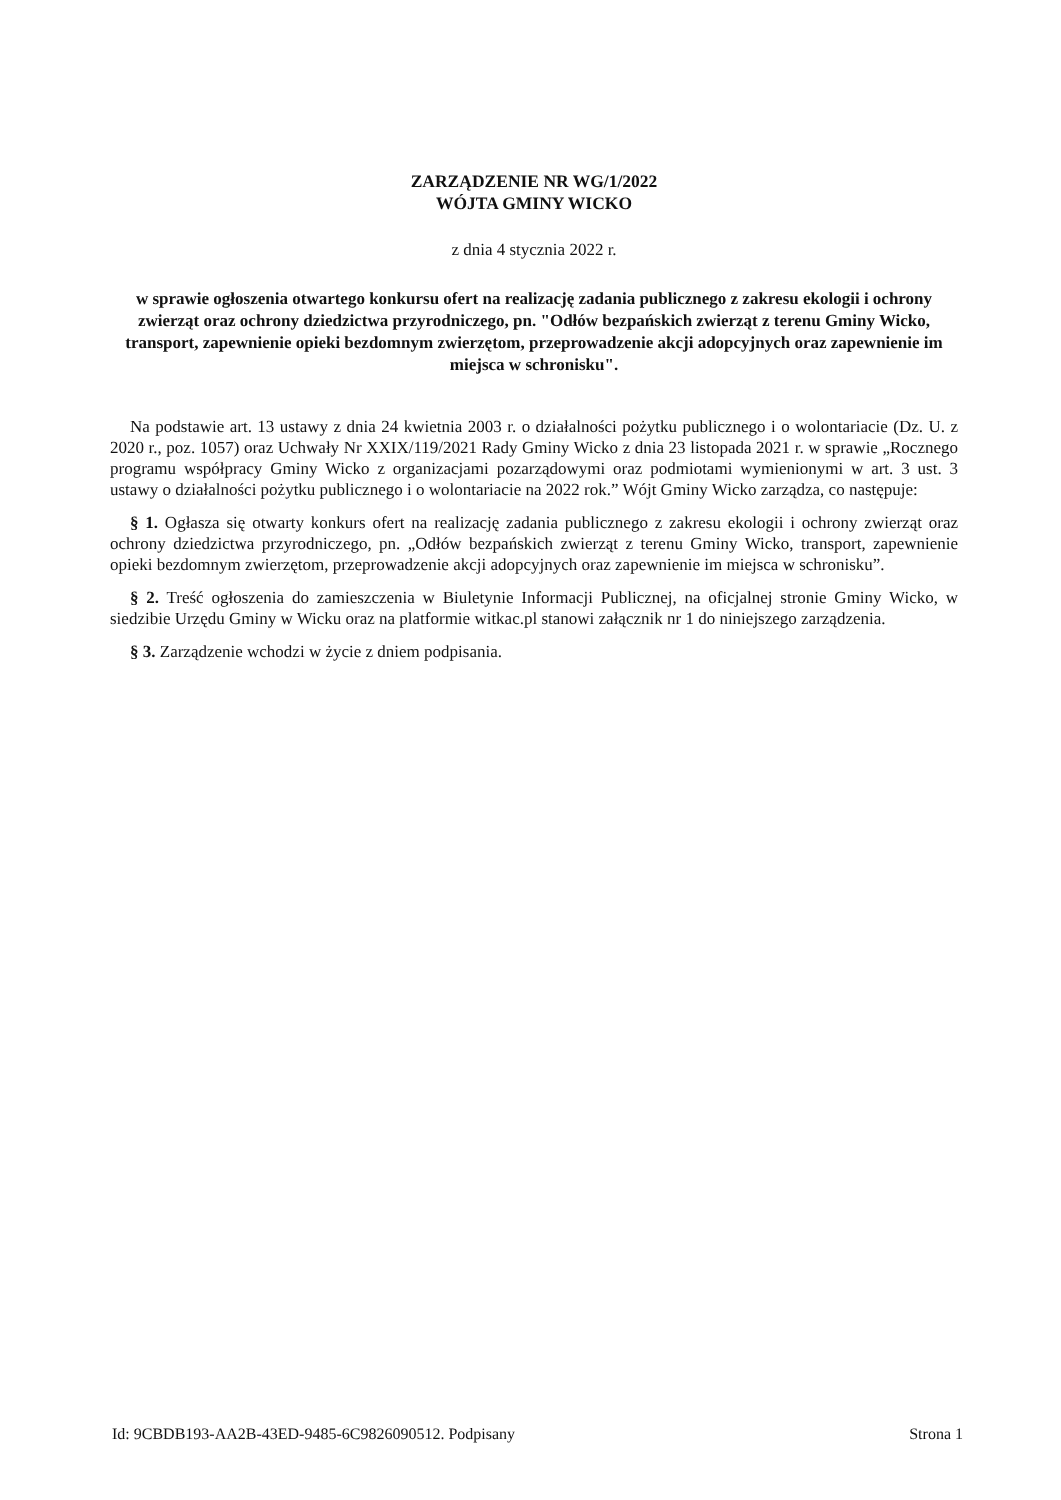ZARZĄDZENIE NR WG/1/2022
WÓJTA GMINY WICKO
z dnia 4 stycznia 2022 r.
w sprawie ogłoszenia otwartego konkursu ofert na realizację zadania publicznego z zakresu ekologii i ochrony zwierząt oraz ochrony dziedzictwa przyrodniczego, pn. "Odłów bezpańskich zwierząt z terenu Gminy Wicko, transport, zapewnienie opieki bezdomnym zwierzętom, przeprowadzenie akcji adopcyjnych oraz zapewnienie im miejsca w schronisku".
Na podstawie art. 13 ustawy z dnia 24 kwietnia 2003 r. o działalności pożytku publicznego i o wolontariacie (Dz. U. z 2020 r., poz. 1057) oraz Uchwały Nr XXIX/119/2021 Rady Gminy Wicko z dnia 23 listopada 2021 r. w sprawie „Rocznego programu współpracy Gminy Wicko z organizacjami pozarządowymi oraz podmiotami wymienionymi w art. 3 ust. 3 ustawy o działalności pożytku publicznego i o wolontariacie na 2022 rok.” Wójt Gminy Wicko zarządza, co następuje:
§ 1. Ogłasza się otwarty konkurs ofert na realizację zadania publicznego z zakresu ekologii i ochrony zwierząt oraz ochrony dziedzictwa przyrodniczego, pn. „Odłów bezpańskich zwierząt z terenu Gminy Wicko, transport, zapewnienie opieki bezdomnym zwierzętom, przeprowadzenie akcji adopcyjnych oraz zapewnienie im miejsca w schronisku”.
§ 2. Treść ogłoszenia do zamieszczenia w Biuletynie Informacji Publicznej, na oficjalnej stronie Gminy Wicko, w siedzibie Urzędu Gminy w Wicku oraz na platformie witkac.pl stanowi załącznik nr 1 do niniejszego zarządzenia.
§ 3. Zarządzenie wchodzi w życie z dniem podpisania.
Id: 9CBDB193-AA2B-43ED-9485-6C9826090512. Podpisany Strona 1